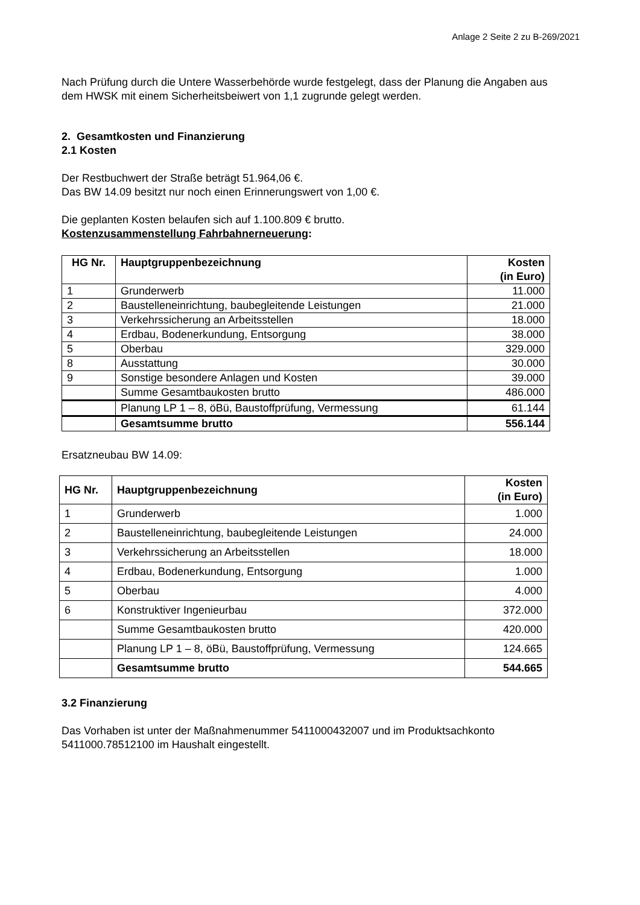Anlage 2 Seite 2 zu B-269/2021
Nach Prüfung durch die Untere Wasserbehörde wurde festgelegt, dass der Planung die Angaben aus dem HWSK mit einem Sicherheitsbeiwert von 1,1 zugrunde gelegt werden.
2. Gesamtkosten und Finanzierung
2.1 Kosten
Der Restbuchwert der Straße beträgt 51.964,06 €.
Das BW 14.09 besitzt nur noch einen Erinnerungswert von 1,00 €.
Die geplanten Kosten belaufen sich auf 1.100.809 € brutto.
Kostenzusammenstellung Fahrbahnerneuerung:
| HG Nr. | Hauptgruppenbezeichnung | Kosten (in Euro) |
| --- | --- | --- |
| 1 | Grunderwerb | 11.000 |
| 2 | Baustelleneinrichtung, baubegleitende Leistungen | 21.000 |
| 3 | Verkehrssicherung an Arbeitsstellen | 18.000 |
| 4 | Erdbau, Bodenerkundung, Entsorgung | 38.000 |
| 5 | Oberbau | 329.000 |
| 8 | Ausstattung | 30.000 |
| 9 | Sonstige besondere Anlagen und Kosten | 39.000 |
| | Summe Gesamtbaukosten brutto | 486.000 |
| | Planung LP 1 – 8, öBü, Baustoffprüfung, Vermessung | 61.144 |
| | Gesamtsumme brutto | 556.144 |
Ersatzneubau BW 14.09:
| HG Nr. | Hauptgruppenbezeichnung | Kosten (in Euro) |
| --- | --- | --- |
| 1 | Grunderwerb | 1.000 |
| 2 | Baustelleneinrichtung, baubegleitende Leistungen | 24.000 |
| 3 | Verkehrssicherung an Arbeitsstellen | 18.000 |
| 4 | Erdbau, Bodenerkundung, Entsorgung | 1.000 |
| 5 | Oberbau | 4.000 |
| 6 | Konstruktiver Ingenieurbau | 372.000 |
| | Summe Gesamtbaukosten brutto | 420.000 |
| | Planung LP 1 – 8, öBü, Baustoffprüfung, Vermessung | 124.665 |
| | Gesamtsumme brutto | 544.665 |
3.2 Finanzierung
Das Vorhaben ist unter der Maßnahmenummer 5411000432007 und im Produktsachkonto 5411000.78512100 im Haushalt eingestellt.